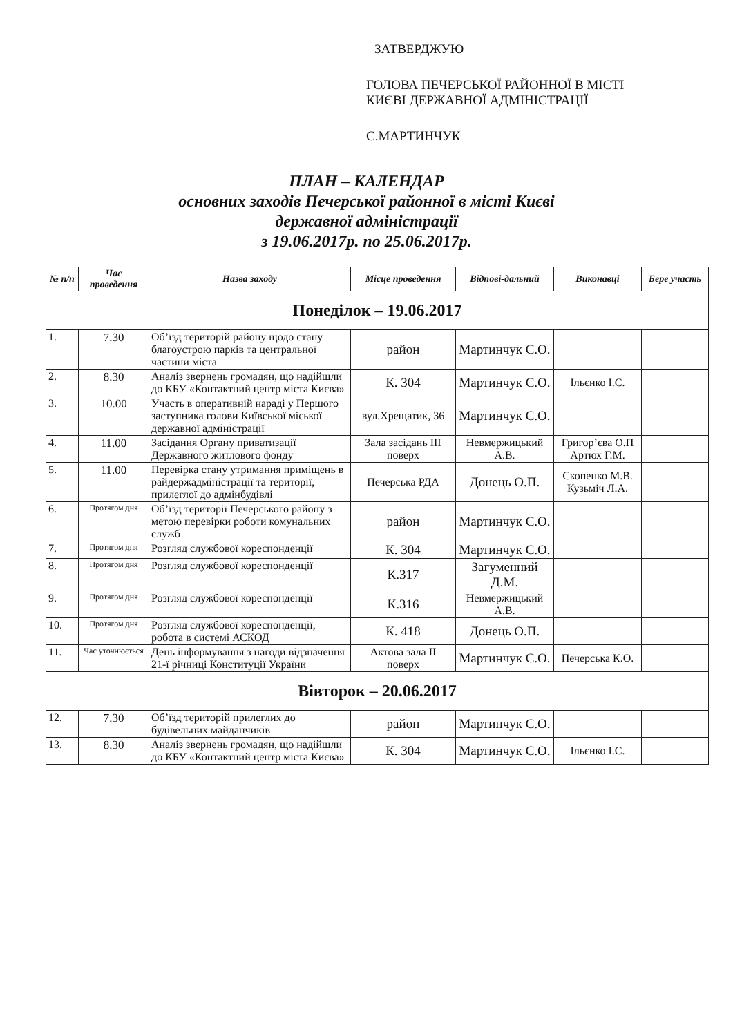ЗАТВЕРДЖУЮ
ГОЛОВА ПЕЧЕРСЬКОЇ РАЙОННОЇ В МІСТІ
КИЄВІ ДЕРЖАВНОЇ АДМІНІСТРАЦІЇ
С.МАРТИНЧУК
ПЛАН – КАЛЕНДАР
основних заходів Печерської районної в місті Києві
державної адміністрації
з 19.06.2017р. по 25.06.2017р.
| № п/п | Час проведення | Назва заходу | Місце проведення | Відпові-дальний | Виконавці | Бере участь |
| --- | --- | --- | --- | --- | --- | --- |
| Понеділок – 19.06.2017 | | | | | | |
| 1. | 7.30 | Об’їзд територій району щодо стану благоустрою парків та центральної частини міста | район | Мартинчук С.О. | | |
| 2. | 8.30 | Аналіз звернень громадян, що надійшли до КБУ «Контактний центр міста Києва» | К. 304 | Мартинчук С.О. | Ільєнко І.С. | |
| 3. | 10.00 | Участь в оперативній нараді у Першого заступника голови Київської міської державної адміністрації | вул.Хрещатик, 36 | Мартинчук С.О. | | |
| 4. | 11.00 | Засідання Органу приватизації Державного житлового фонду | Зала засідань III поверх | Невмержицький А.В. | Григор’єва О.П Артюх Г.М. | |
| 5. | 11.00 | Перевірка стану утримання приміщень в райдержадміністрації та території, прилеглої до адмінбудівлі | Печерська РДА | Донець О.П. | Скопенко М.В. Кузьміч Л.А. | |
| 6. | Протягом дня | Об’їзд території Печерського району з метою перевірки роботи комунальних служб | район | Мартинчук С.О. | | |
| 7. | Протягом дня | Розгляд службової кореспонденції | К. 304 | Мартинчук С.О. | | |
| 8. | Протягом дня | Розгляд службової кореспонденції | К.317 | Загуменний Д.М. | | |
| 9. | Протягом дня | Розгляд службової кореспонденції | К.316 | Невмержицький А.В. | | |
| 10. | Протягом дня | Розгляд службової кореспонденції, робота в системі АСКОД | К. 418 | Донець О.П. | | |
| 11. | Час уточнюється | День інформування з нагоди відзначення 21-ї річниці Конституції України | Актова зала II поверх | Мартинчук С.О. | Печерська К.О. | |
| Вівторок – 20.06.2017 | | | | | | |
| 12. | 7.30 | Об’їзд територій прилеглих до будівельних майданчиків | район | Мартинчук С.О. | | |
| 13. | 8.30 | Аналіз звернень громадян, що надійшли до КБУ «Контактний центр міста Києва» | К. 304 | Мартинчук С.О. | Ільєнко І.С. | |